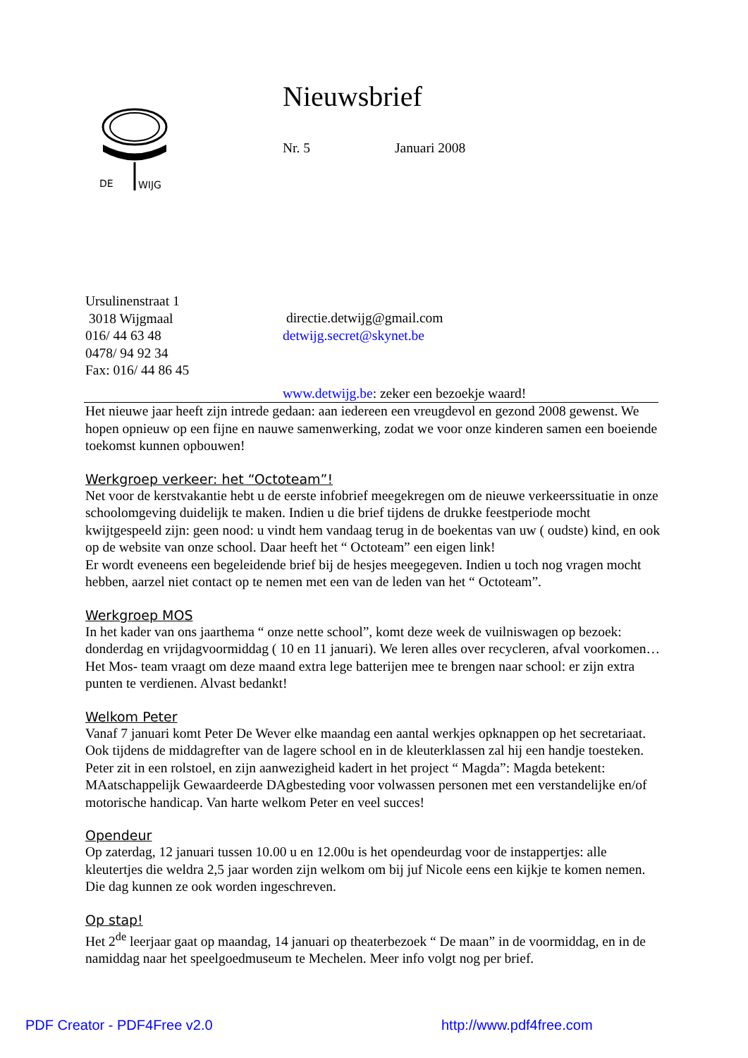DE
WIJG
Nieuwsbrief
Nr. 5 Januari 2008
Ursulinenstraat 1
3018 Wijgmaal
016/ 44 63 48
0478/ 94 92 34
Fax: 016/ 44 86 45
directie.detwijg@gmail.com
detwijg.secret@skynet.be
www.detwijg.be: zeker een bezoekje waard!
Het nieuwe jaar heeft zijn intrede gedaan: aan iedereen een vreugdevol en gezond 2008 gewenst. We hopen opnieuw op een fijne en nauwe samenwerking, zodat we voor onze kinderen samen een boeiende toekomst kunnen opbouwen!
Werkgroep verkeer: het “Octoteam”!
Net voor de kerstvakantie hebt u de eerste infobrief meegekregen om de nieuwe verkeerssituatie in onze schoolomgeving duidelijk te maken. Indien u die brief tijdens de drukke feestperiode mocht kwijtgespeeld zijn: geen nood: u vindt hem vandaag terug in de boekentas van uw ( oudste) kind, en ook op de website van onze school. Daar heeft het “ Octoteam” een eigen link!
Er wordt eveneens een begeleidende brief bij de hesjes meegegeven. Indien u toch nog vragen mocht hebben, aarzel niet contact op te nemen met een van de leden van het “ Octoteam”.
Werkgroep MOS
In het kader van ons jaarthema “ onze nette school”, komt deze week de vuilniswagen op bezoek: donderdag en vrijdagvoormiddag ( 10 en 11 januari). We leren alles over recycleren, afval voorkomen…
Het Mos- team vraagt om deze maand extra lege batterijen mee te brengen naar school: er zijn extra punten te verdienen. Alvast bedankt!
Welkom Peter
Vanaf 7 januari komt Peter De Wever elke maandag een aantal werkjes opknappen op het secretariaat. Ook tijdens de middagrefter van de lagere school en in de kleuterklassen zal hij een handje toesteken. Peter zit in een rolstoel, en zijn aanwezigheid kadert in het project “ Magda”: Magda betekent: MAatschappelijk Gewaardeerde DAgbesteding voor volwassen personen met een verstandelijke en/of motorische handicap. Van harte welkom Peter en veel succes!
Opendeur
Op zaterdag, 12 januari tussen 10.00 u en 12.00u is het opendeurdag voor de instappertjes: alle kleutertjes die weldra 2,5 jaar worden zijn welkom om bij juf Nicole eens een kijkje te komen nemen. Die dag kunnen ze ook worden ingeschreven.
Op stap!
Het 2<sup>de</sup> leerjaar gaat op maandag, 14 januari op theaterbezoek “ De maan” in de voormiddag, en in de namiddag naar het speelgoedmuseum te Mechelen. Meer info volgt nog per brief.
PDF Creator - PDF4Free v2.0 http://www.pdf4free.com